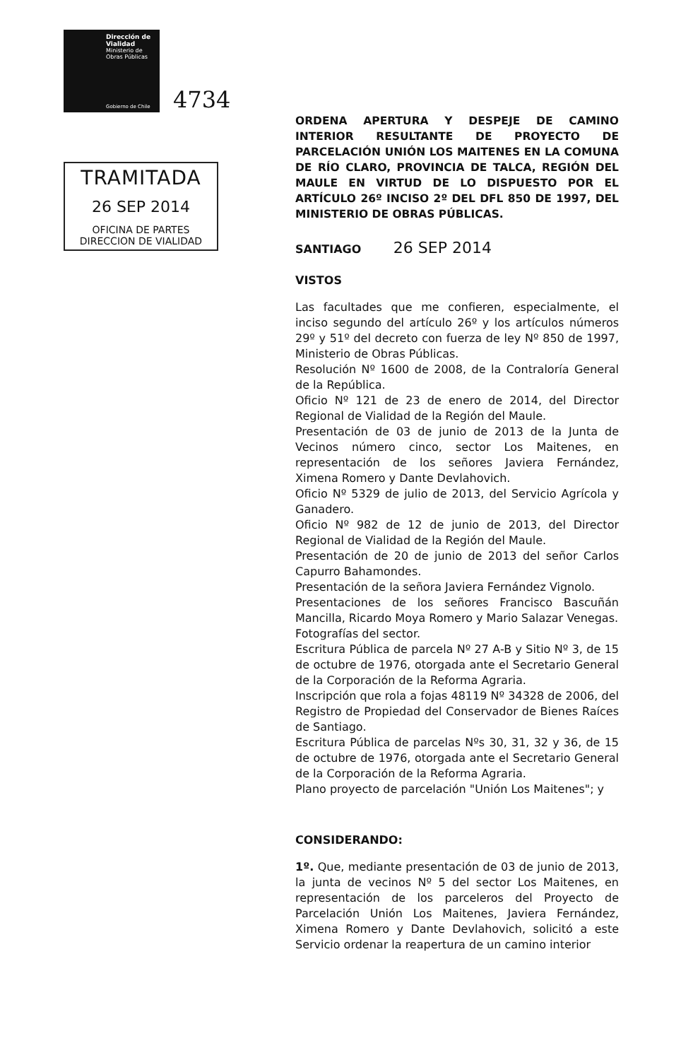Dirección de Vialidad
Ministerio de Obras Públicas
Gobierno de Chile
4734
TRAMITADA
26 SEP 2014
OFICINA DE PARTES
DIRECCION DE VIALIDAD
ORDENA APERTURA Y DESPEJE DE CAMINO INTERIOR RESULTANTE DE PROYECTO DE PARCELACIÓN UNIÓN LOS MAITENES EN LA COMUNA DE RÍO CLARO, PROVINCIA DE TALCA, REGIÓN DEL MAULE EN VIRTUD DE LO DISPUESTO POR EL ARTÍCULO 26º INCISO 2º DEL DFL 850 DE 1997, DEL MINISTERIO DE OBRAS PÚBLICAS.
SANTIAGO 26 SEP 2014
VISTOS
Las facultades que me confieren, especialmente, el inciso segundo del artículo 26º y los artículos números 29º y 51º del decreto con fuerza de ley Nº 850 de 1997, Ministerio de Obras Públicas.
Resolución Nº 1600 de 2008, de la Contraloría General de la República.
Oficio Nº 121 de 23 de enero de 2014, del Director Regional de Vialidad de la Región del Maule.
Presentación de 03 de junio de 2013 de la Junta de Vecinos número cinco, sector Los Maitenes, en representación de los señores Javiera Fernández, Ximena Romero y Dante Devlahovich.
Oficio Nº 5329 de julio de 2013, del Servicio Agrícola y Ganadero.
Oficio Nº 982 de 12 de junio de 2013, del Director Regional de Vialidad de la Región del Maule.
Presentación de 20 de junio de 2013 del señor Carlos Capurro Bahamondes.
Presentación de la señora Javiera Fernández Vignolo.
Presentaciones de los señores Francisco Bascuñán Mancilla, Ricardo Moya Romero y Mario Salazar Venegas.
Fotografías del sector.
Escritura Pública de parcela Nº 27 A-B y Sitio Nº 3, de 15 de octubre de 1976, otorgada ante el Secretario General de la Corporación de la Reforma Agraria.
Inscripción que rola a fojas 48119 Nº 34328 de 2006, del Registro de Propiedad del Conservador de Bienes Raíces de Santiago.
Escritura Pública de parcelas Nºs 30, 31, 32 y 36, de 15 de octubre de 1976, otorgada ante el Secretario General de la Corporación de la Reforma Agraria.
Plano proyecto de parcelación "Unión Los Maitenes"; y
CONSIDERANDO:
1º. Que, mediante presentación de 03 de junio de 2013, la junta de vecinos Nº 5 del sector Los Maitenes, en representación de los parceleros del Proyecto de Parcelación Unión Los Maitenes, Javiera Fernández, Ximena Romero y Dante Devlahovich, solicitó a este Servicio ordenar la reapertura de un camino interior